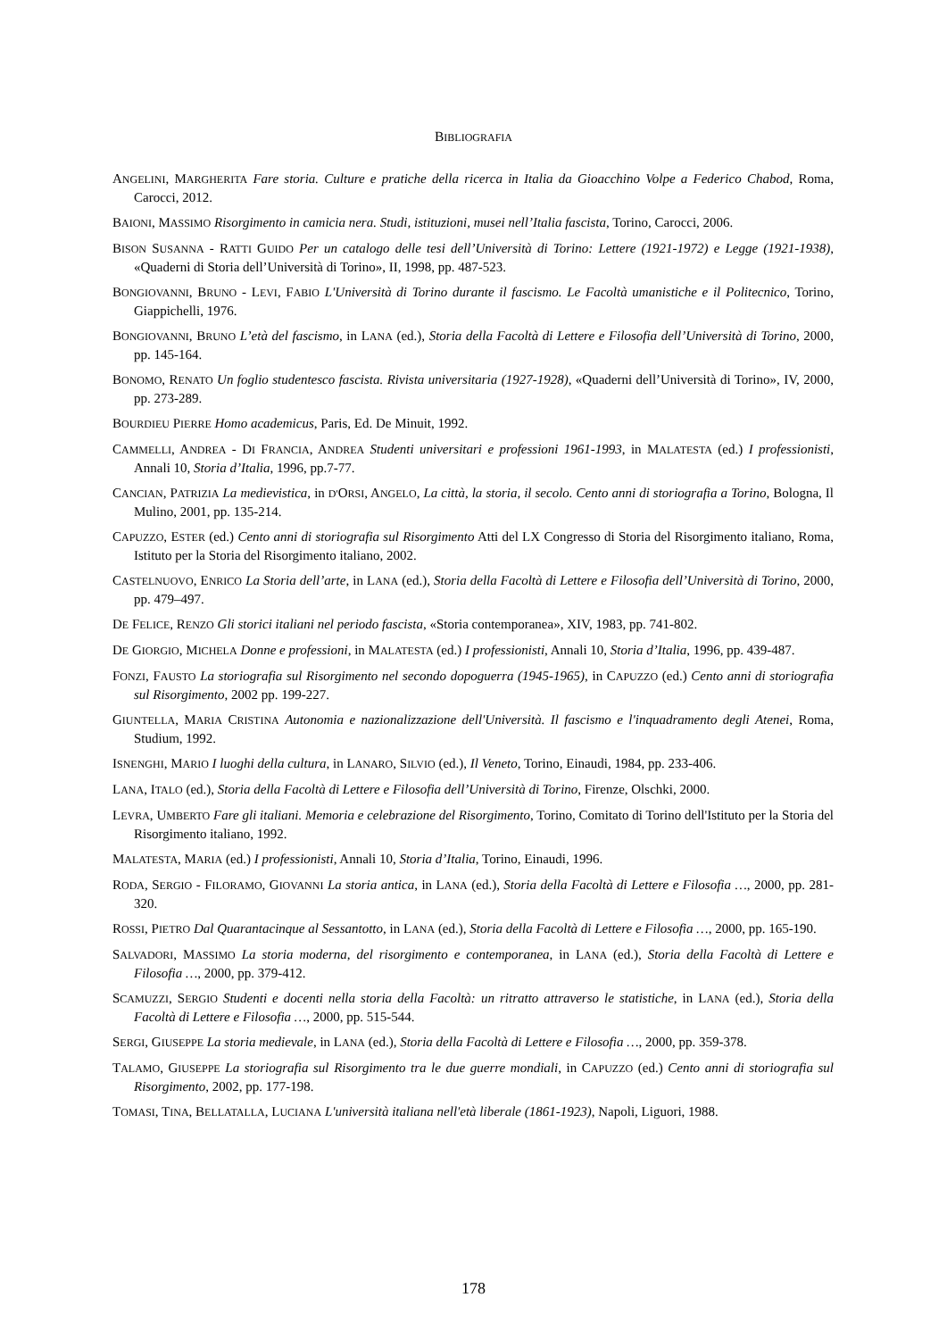BIBLIOGRAFIA
ANGELINI, MARGHERITA Fare storia. Culture e pratiche della ricerca in Italia da Gioacchino Volpe a Federico Chabod, Roma, Carocci, 2012.
BAIONI, MASSIMO Risorgimento in camicia nera. Studi, istituzioni, musei nell’Italia fascista, Torino, Carocci, 2006.
BISON SUSANNA - RATTI GUIDO Per un catalogo delle tesi dell’Università di Torino: Lettere (1921-1972) e Legge (1921-1938), «Quaderni di Storia dell’Università di Torino», II, 1998, pp. 487-523.
BONGIOVANNI, BRUNO - LEVI, FABIO L'Università di Torino durante il fascismo. Le Facoltà umanistiche e il Politecnico, Torino, Giappichelli, 1976.
BONGIOVANNI, BRUNO L’età del fascismo, in LANA (ed.), Storia della Facoltà di Lettere e Filosofia dell’Università di Torino, 2000, pp. 145-164.
BONOMO, RENATO Un foglio studentesco fascista. Rivista universitaria (1927-1928), «Quaderni dell’Università di Torino», IV, 2000, pp. 273-289.
BOURDIEU PIERRE Homo academicus, Paris, Ed. De Minuit, 1992.
CAMMELLI, ANDREA - DI FRANCIA, ANDREA Studenti universitari e professioni 1961-1993, in MALATESTA (ed.) I professionisti, Annali 10, Storia d’Italia, 1996, pp.7-77.
CANCIAN, PATRIZIA La medievistica, in D'ORSI, ANGELO, La città, la storia, il secolo. Cento anni di storiografia a Torino, Bologna, Il Mulino, 2001, pp. 135-214.
CAPUZZO, ESTER (ed.) Cento anni di storiografia sul Risorgimento Atti del LX Congresso di Storia del Risorgimento italiano, Roma, Istituto per la Storia del Risorgimento italiano, 2002.
CASTELNUOVO, ENRICO La Storia dell’arte, in LANA (ed.), Storia della Facoltà di Lettere e Filosofia dell’Università di Torino, 2000, pp. 479–497.
DE FELICE, RENZO Gli storici italiani nel periodo fascista, «Storia contemporanea», XIV, 1983, pp. 741-802.
DE GIORGIO, MICHELA Donne e professioni, in MALATESTA (ed.) I professionisti, Annali 10, Storia d’Italia, 1996, pp. 439-487.
FONZI, FAUSTO La storiografia sul Risorgimento nel secondo dopoguerra (1945-1965), in CAPUZZO (ed.) Cento anni di storiografia sul Risorgimento, 2002 pp. 199-227.
GIUNTELLA, MARIA CRISTINA Autonomia e nazionalizzazione dell'Università. Il fascismo e l'inquadramento degli Atenei, Roma, Studium, 1992.
ISNENGHI, MARIO I luoghi della cultura, in LANARO, SILVIO (ed.), Il Veneto, Torino, Einaudi, 1984, pp. 233-406.
LANA, ITALO (ed.), Storia della Facoltà di Lettere e Filosofia dell’Università di Torino, Firenze, Olschki, 2000.
LEVRA, UMBERTO Fare gli italiani. Memoria e celebrazione del Risorgimento, Torino, Comitato di Torino dell'Istituto per la Storia del Risorgimento italiano, 1992.
MALATESTA, MARIA (ed.) I professionisti, Annali 10, Storia d’Italia, Torino, Einaudi, 1996.
RODA, SERGIO - FILORAMO, GIOVANNI La storia antica, in LANA (ed.), Storia della Facoltà di Lettere e Filosofia …, 2000, pp. 281-320.
ROSSI, PIETRO Dal Quarantacinque al Sessantotto, in LANA (ed.), Storia della Facoltà di Lettere e Filosofia …, 2000, pp. 165-190.
SALVADORI, MASSIMO La storia moderna, del risorgimento e contemporanea, in LANA (ed.), Storia della Facoltà di Lettere e Filosofia …, 2000, pp. 379-412.
SCAMUZZI, SERGIO Studenti e docenti nella storia della Facoltà: un ritratto attraverso le statistiche, in LANA (ed.), Storia della Facoltà di Lettere e Filosofia …, 2000, pp. 515-544.
SERGI, GIUSEPPE La storia medievale, in LANA (ed.), Storia della Facoltà di Lettere e Filosofia …, 2000, pp. 359-378.
TALAMO, GIUSEPPE La storiografia sul Risorgimento tra le due guerre mondiali, in CAPUZZO (ed.) Cento anni di storiografia sul Risorgimento, 2002, pp. 177-198.
TOMASI, TINA, BELLATALLA, LUCIANA L'università italiana nell'età liberale (1861-1923), Napoli, Liguori, 1988.
178